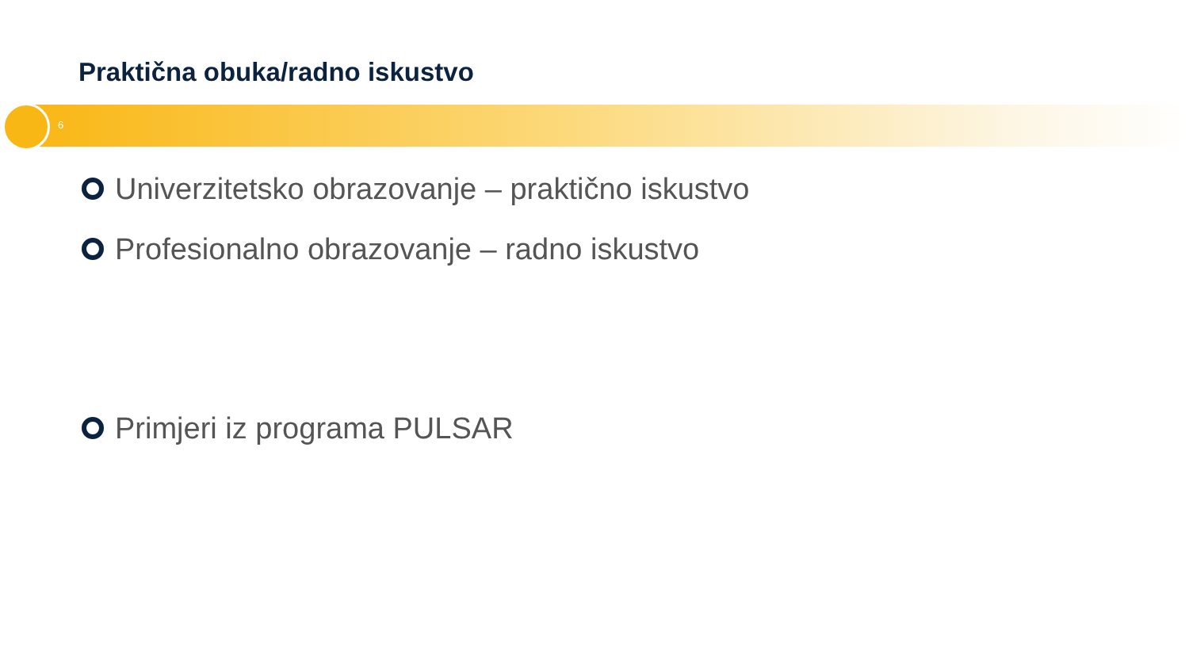Praktična obuka/radno iskustvo
6
Univerzitetsko obrazovanje – praktično iskustvo
Profesionalno obrazovanje – radno iskustvo
Primjeri iz programa PULSAR